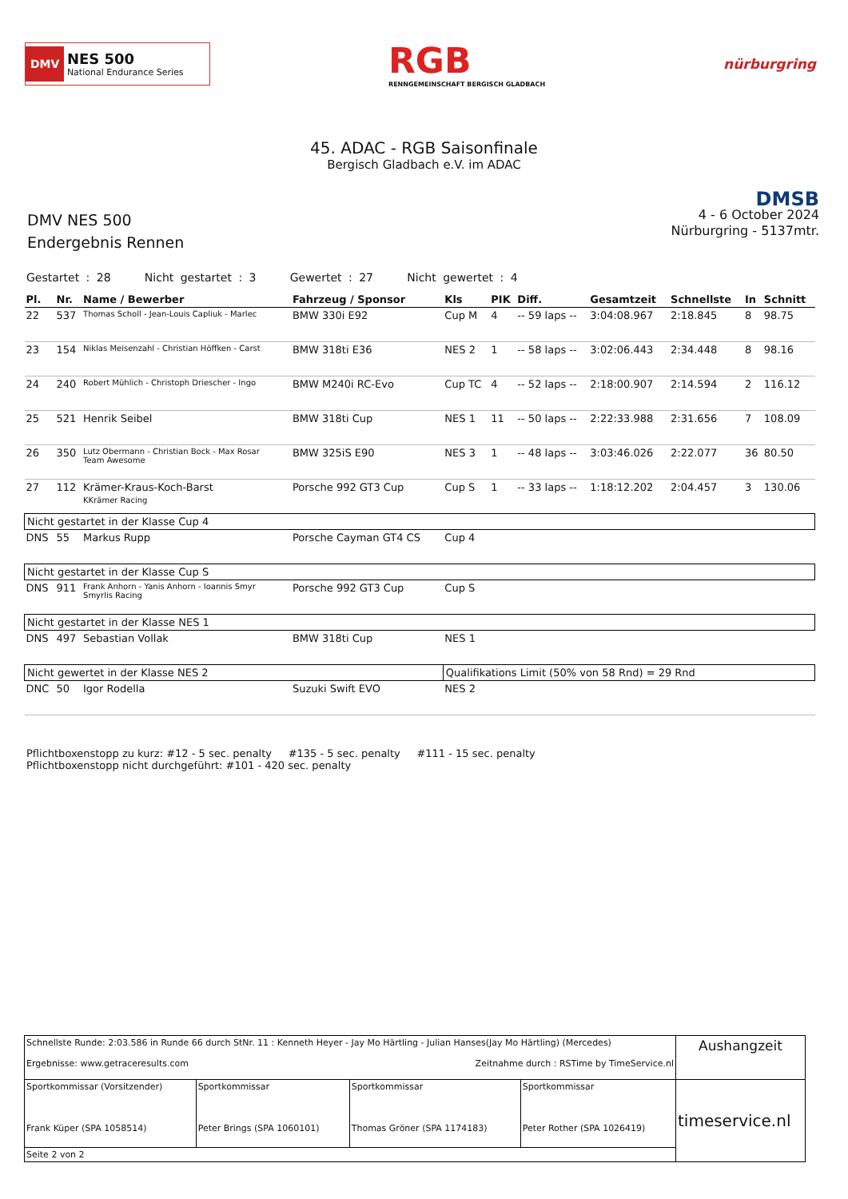DMV NES 500
National Endurance Series
RGB
RENNGEMEINSCHAFT BERGISCH GLADBACH
nürburgring
45. ADAC - RGB Saisonfinale
Bergisch Gladbach e.V. im ADAC
DMV NES 500
Endergebnis Rennen
DMSB
4 - 6 October 2024
Nürburgring - 5137mtr.
Gestartet : 28 Nicht gestartet : 3 Gewertet : 27 Nicht gewertet : 4
| Pl. | Nr. | Name / Bewerber | Fahrzeug / Sponsor | Kls | PIK | Diff. | Gesamtzeit | Schnellste | In | Schnitt |
| --- | --- | --- | --- | --- | --- | --- | --- | --- | --- | --- |
| 22 | 537 | Thomas Scholl - Jean-Louis Capliuk - Marlec | BMW 330i E92 | Cup M | 4 | -- 59 laps -- | 3:04:08.967 | 2:18.845 | 8 | 98.75 |
| 23 | 154 | Niklas Meisenzahl - Christian Höffken - Carst | BMW 318ti E36 | NES 2 | 1 | -- 58 laps -- | 3:02:06.443 | 2:34.448 | 8 | 98.16 |
| 24 | 240 | Robert Mühlich - Christoph Driescher - Ingo | BMW M240i RC-Evo | Cup TC | 4 | -- 52 laps -- | 2:18:00.907 | 2:14.594 | 2 | 116.12 |
| 25 | 521 | Henrik Seibel | BMW 318ti Cup | NES 1 | 11 | -- 50 laps -- | 2:22:33.988 | 2:31.656 | 7 | 108.09 |
| 26 | 350 | Lutz Obermann - Christian Bock - Max Rosar Team Awesome | BMW 325iS E90 | NES 3 | 1 | -- 48 laps -- | 3:03:46.026 | 2:22.077 | 36 | 80.50 |
| 27 | 112 | Krämer-Kraus-Koch-Barst KKrämer Racing | Porsche 992 GT3 Cup | Cup S | 1 | -- 33 laps -- | 1:18:12.202 | 2:04.457 | 3 | 130.06 |
| Nicht gestartet in der Klasse Cup 4 | | | | | | | | | | |
| DNS | 55 | Markus Rupp | Porsche Cayman GT4 CS | Cup 4 | | | | | | |
| Nicht gestartet in der Klasse Cup S | | | | | | | | | | |
| DNS | 911 | Frank Anhorn - Yanis Anhorn - Ioannis Smyr Smyrlis Racing | Porsche 992 GT3 Cup | Cup S | | | | | | |
| Nicht gestartet in der Klasse NES 1 | | | | | | | | | | |
| DNS | 497 | Sebastian Vollak | BMW 318ti Cup | NES 1 | | | | | | |
| Nicht gewertet in der Klasse NES 2 | | | | Qualifikations Limit (50% von 58 Rnd) = 29 Rnd | | | | | | |
| DNC | 50 | Igor Rodella | Suzuki Swift EVO | NES 2 | | | | | | |
Pflichtboxenstopp zu kurz: #12 - 5 sec. penalty #135 - 5 sec. penalty #111 - 15 sec. penalty
Pflichtboxenstopp nicht durchgeführt: #101 - 420 sec. penalty
| Schnellste Runde: 2:03.586 in Runde 66 durch StNr. 11 : Kenneth Heyer - Jay Mo Härtling - Julian Hanses(Jay Mo Härtling) (Mercedes) Ergebnisse: www.getraceresults.com Zeitnahme durch : RSTime by TimeService.nl | | | | Aushangzeit |
| Sportkommissar (Vorsitzender) Frank Küper (SPA 1058514) | Sportkommissar Peter Brings (SPA 1060101) | Sportkommissar Thomas Gröner (SPA 1174183) | Sportkommissar Peter Rother (SPA 1026419) | timeservice.nl |
| Seite 2 von 2 | | | | |